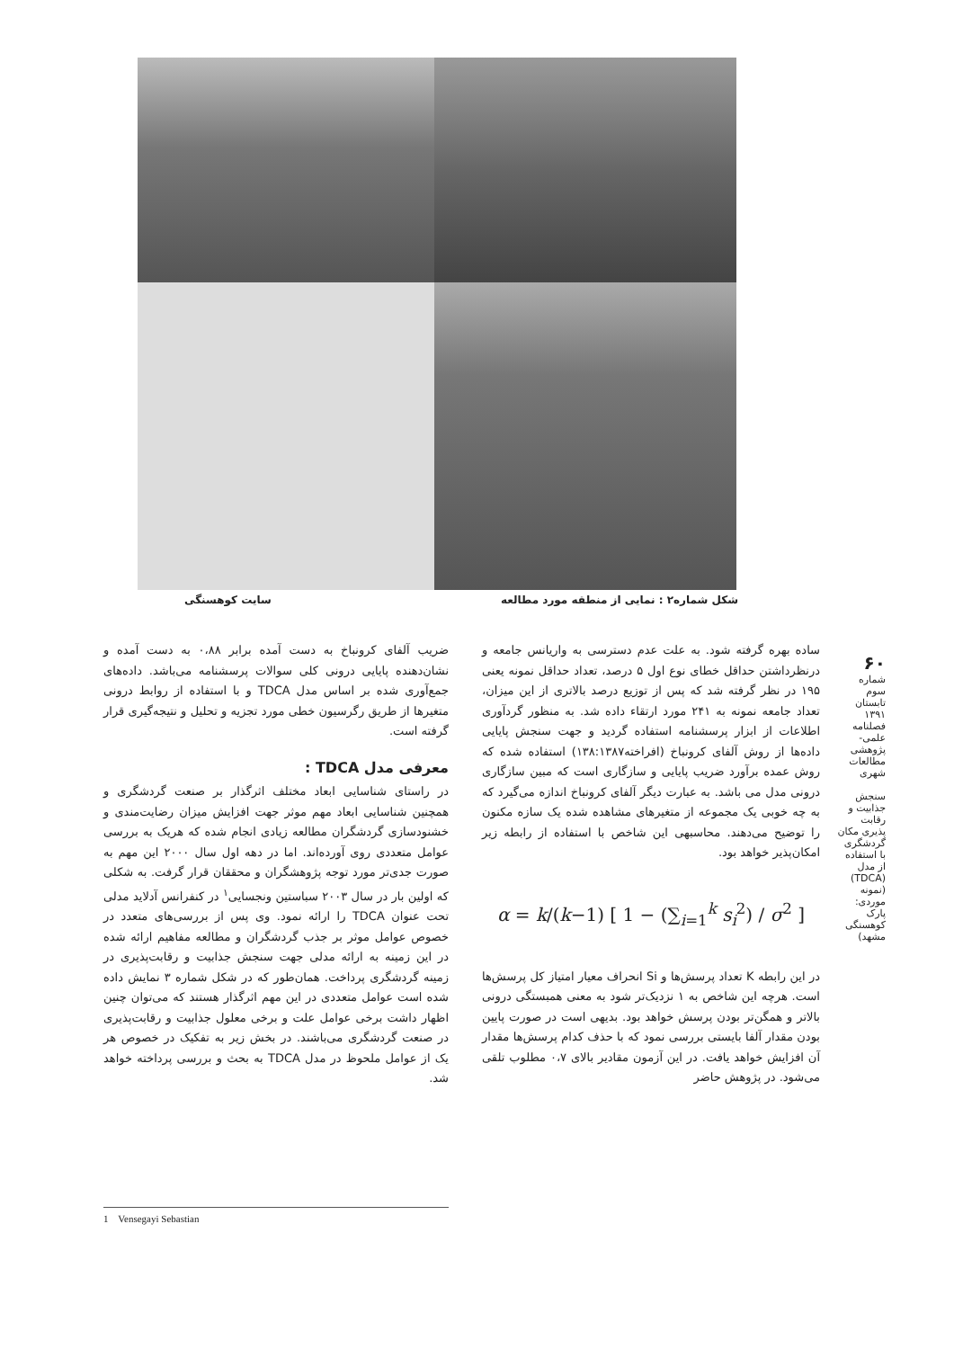شکل شماره۲ : نمایی از منطقه مورد مطالعه
سایت کوهسنگی
۶۰
شماره سوم
تابستان ۱۳۹۱
فصلنامه
علمی-پژوهشی
مطالعات شهری
سنجش جذابیت و رقابت پذیری مکان گردشگری با استفاده از مدل (TDCA) (نمونه موردی: پارک کوهسنگی مشهد)
ساده بهره گرفته شود. به علت عدم دسترسی به واریانس جامعه و درنظرداشتن حداقل خطای نوع اول ۵ درصد، تعداد حداقل نمونه یعنی ۱۹۵ در نظر گرفته شد که پس از توزیع درصد بالاتری از این میزان، تعداد جامعه نمونه به ۲۴۱ مورد ارتقاء داده شد. به منظور گردآوری اطلاعات از ابزار پرسشنامه استفاده گردید و جهت سنجش پایایی داده‌ها از روش آلفای کرونباخ (افراخته۱۳۸:۱۳۸۷) استفاده شده که روش عمده برآورد ضریب پایایی و سازگاری است که مبین سازگاری درونی مدل می باشد. به عبارت دیگر آلفای کرونباخ اندازه می‌گیرد که به چه خوبی یک مجموعه از متغیرهای مشاهده شده یک سازه مکنون را توضیح می‌دهند. محاسبهی این شاخص با استفاده از رابطه زیر امکان‌پذیر خواهد بود.
α = k/(k−1) [ 1 − (∑<sub>i=1</sub><sup>k</sup> s<sub>i</sub><sup>2</sup>) / σ<sup>2</sup> ]
در این رابطه K تعداد پرسش‌ها و Si انحراف معیار امتیاز کل پرسش‌ها است. هرچه این شاخص به ۱ نزدیک‌تر شود به معنی همبستگی درونی بالاتر و همگن‌تر بودن پرسش خواهد بود. بدیهی است در صورت پایین بودن مقدار آلفا بایستی بررسی نمود که با حذف کدام پرسش‌ها مقدار آن افزایش خواهد یافت. در این آزمون مقادیر بالای ۰،۷ مطلوب تلقی می‌شود. در پژوهش حاضر
ضریب آلفای کرونباخ به دست آمده برابر ۰،۸۸ به دست آمده و نشان‌دهنده پایایی درونی کلی سوالات پرسشنامه می‌باشد. داده‌های جمع‌آوری شده بر اساس مدل TDCA و با استفاده از روابط درونی متغیرها از طریق رگرسیون خطی مورد تجزیه و تحلیل و نتیجه‌گیری قرار گرفته است.
معرفی مدل TDCA :
در راستای شناسایی ابعاد مختلف اثرگذار بر صنعت گردشگری و همچنین شناسایی ابعاد مهم موثر جهت افزایش میزان رضایت‌مندی و خشنودسازی گردشگران مطالعه زیادی انجام شده که هریک به بررسی عوامل متعددی روی آورده‌اند. اما در دهه اول سال ۲۰۰۰ این مهم به صورت جدی‌تر مورد توجه پژوهشگران و محققان قرار گرفت. به شکلی که اولین بار در سال ۲۰۰۳ سباستین ونجسایی<sup>۱</sup> در کنفرانس آدلاید مدلی تحت عنوان TDCA را ارائه نمود. وی پس از بررسی‌های متعدد در خصوص عوامل موثر بر جذب گردشگران و مطالعه مفاهیم ارائه شده در این زمینه به ارائه مدلی جهت سنجش جذابیت و رقابت‌پذیری در زمینه گردشگری پرداخت. همان‌طور که در شکل شماره ۳ نمایش داده شده است عوامل متعددی در این مهم اثرگذار هستند که می‌توان چنین اظهار داشت برخی عوامل علت و برخی معلول جذابیت و رقابت‌پذیری در صنعت گردشگری می‌باشند. در بخش زیر به تفکیک در خصوص هر یک از عوامل ملحوظ در مدل TDCA به بحث و بررسی پرداخته خواهد شد.
1 Vensegayi Sebastian